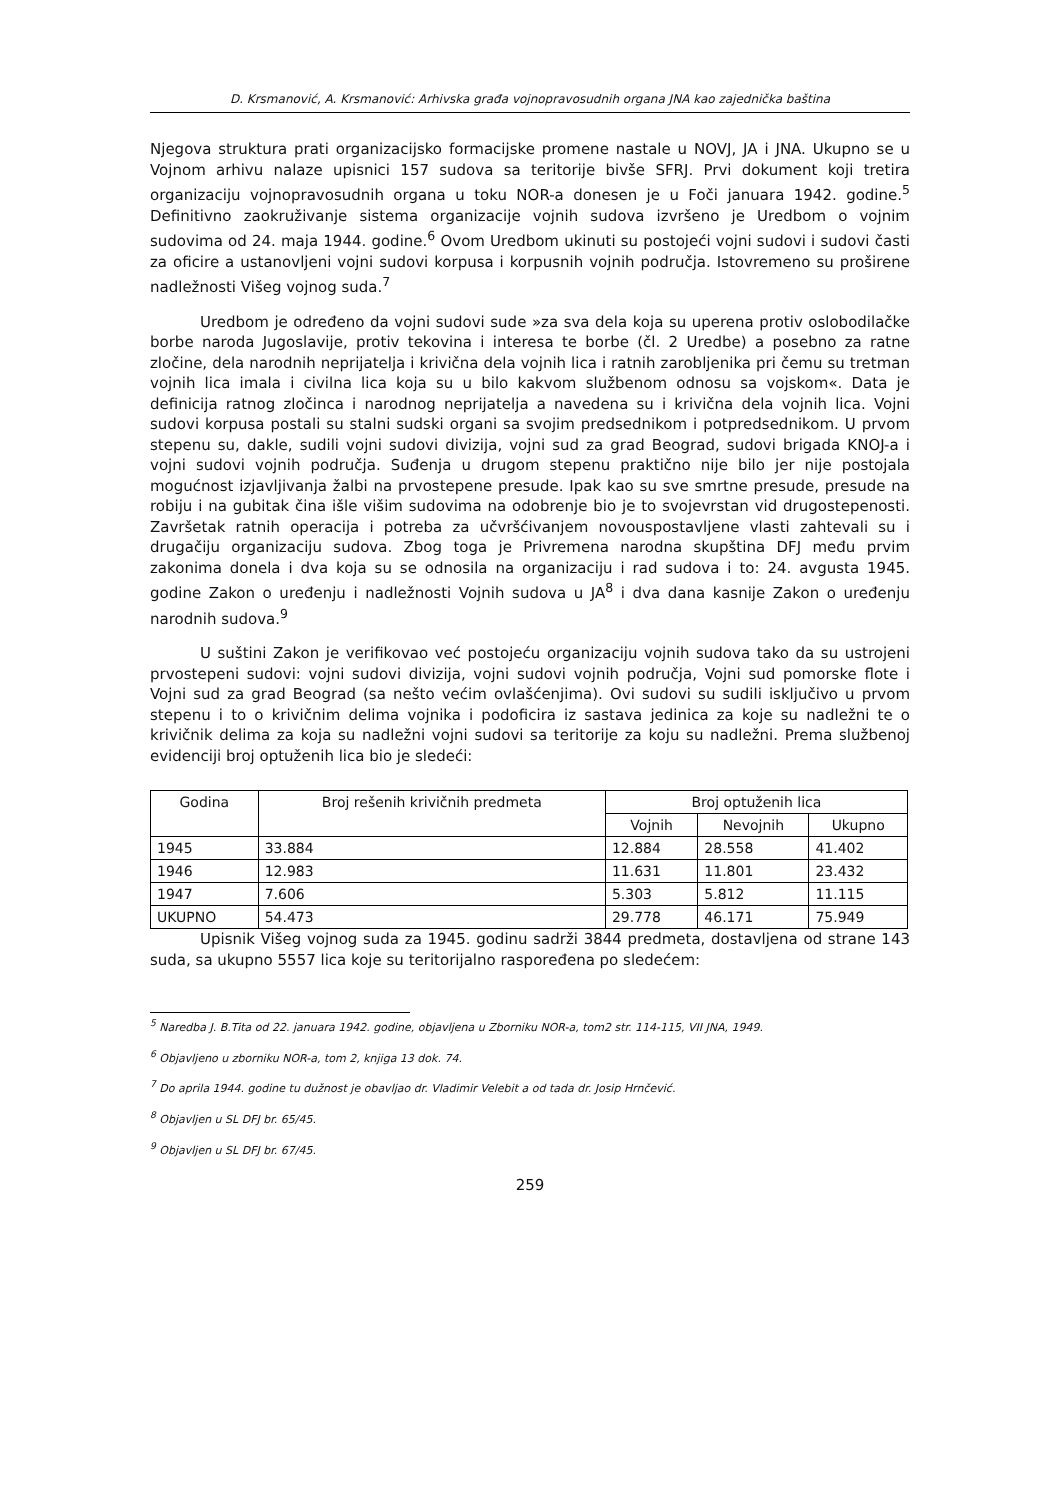D. Krsmanović, A. Krsmanović: Arhivska građa vojnopravosudnih organa JNA kao zajednička baština
Njegova struktura prati organizacijsko formacijske promene nastale u NOVJ, JA i JNA. Ukupno se u Vojnom arhivu nalaze upisnici 157 sudova sa teritorije bivše SFRJ. Prvi dokument koji tretira organizaciju vojnopravosudnih organa u toku NOR-a donesen je u Foči januara 1942. godine.<sup>5</sup> Definitivno zaokruživanje sistema organizacije vojnih sudova izvršeno je Uredbom o vojnim sudovima od 24. maja 1944. godine.<sup>6</sup> Ovom Uredbom ukinuti su postojeći vojni sudovi i sudovi časti za oficire a ustanovljeni vojni sudovi korpusa i korpusnih vojnih područja. Istovremeno su proširene nadležnosti Višeg vojnog suda.<sup>7</sup>
Uredbom je određeno da vojni sudovi sude »za sva dela koja su uperena protiv oslobodilačke borbe naroda Jugoslavije, protiv tekovina i interesa te borbe (čl. 2 Uredbe) a posebno za ratne zločine, dela narodnih neprijatelja i krivična dela vojnih lica i ratnih zarobljenika pri čemu su tretman vojnih lica imala i civilna lica koja su u bilo kakvom službenom odnosu sa vojskom«. Data je definicija ratnog zločinca i narodnog neprijatelja a navedena su i krivična dela vojnih lica. Vojni sudovi korpusa postali su stalni sudski organi sa svojim predsednikom i potpredsednikom. U prvom stepenu su, dakle, sudili vojni sudovi divizija, vojni sud za grad Beograd, sudovi brigada KNOJ-a i vojni sudovi vojnih područja. Suđenja u drugom stepenu praktično nije bilo jer nije postojala mogućnost izjavljivanja žalbi na prvostepene presude. Ipak kao su sve smrtne presude, presude na robiju i na gubitak čina išle višim sudovima na odobrenje bio je to svojevrstan vid drugostepenosti. Završetak ratnih operacija i potreba za učvršćivanjem novouspostavljene vlasti zahtevali su i drugačiju organizaciju sudova. Zbog toga je Privremena narodna skupština DFJ među prvim zakonima donela i dva koja su se odnosila na organizaciju i rad sudova i to: 24. avgusta 1945. godine Zakon o uređenju i nadležnosti Vojnih sudova u JA<sup>8</sup> i dva dana kasnije Zakon o uređenju narodnih sudova.<sup>9</sup>
U suštini Zakon je verifikovao već postojeću organizaciju vojnih sudova tako da su ustrojeni prvostepeni sudovi: vojni sudovi divizija, vojni sudovi vojnih područja, Vojni sud pomorske flote i Vojni sud za grad Beograd (sa nešto većim ovlašćenjima). Ovi sudovi su sudili isključivo u prvom stepenu i to o krivičnim delima vojnika i podoficira iz sastava jedinica za koje su nadležni te o krivičnik delima za koja su nadležni vojni sudovi sa teritorije za koju su nadležni. Prema službenoj evidenciji broj optuženih lica bio je sledeći:
| Godina | Broj rešenih krivičnih predmeta | Broj optuženih lica | | |
| --- | --- | --- | --- | --- |
| | | Vojnih | Nevojnih | Ukupno |
| 1945 | 33.884 | 12.884 | 28.558 | 41.402 |
| 1946 | 12.983 | 11.631 | 11.801 | 23.432 |
| 1947 | 7.606 | 5.303 | 5.812 | 11.115 |
| UKUPNO | 54.473 | 29.778 | 46.171 | 75.949 |
Upisnik Višeg vojnog suda za 1945. godinu sadrži 3844 predmeta, dostavljena od strane 143 suda, sa ukupno 5557 lica koje su teritorijalno raspoređena po sledećem:
<sup>5</sup> Naredba J. B.Tita od 22. januara 1942. godine, objavljena u Zborniku NOR-a, tom2 str. 114-115, VII JNA, 1949.
<sup>6</sup> Objavljeno u zborniku NOR-a, tom 2, knjiga 13 dok. 74.
<sup>7</sup> Do aprila 1944. godine tu dužnost je obavljao dr. Vladimir Velebit a od tada dr. Josip Hrnčević.
<sup>8</sup> Objavljen u SL DFJ br. 65/45.
<sup>9</sup> Objavljen u SL DFJ br. 67/45.
259